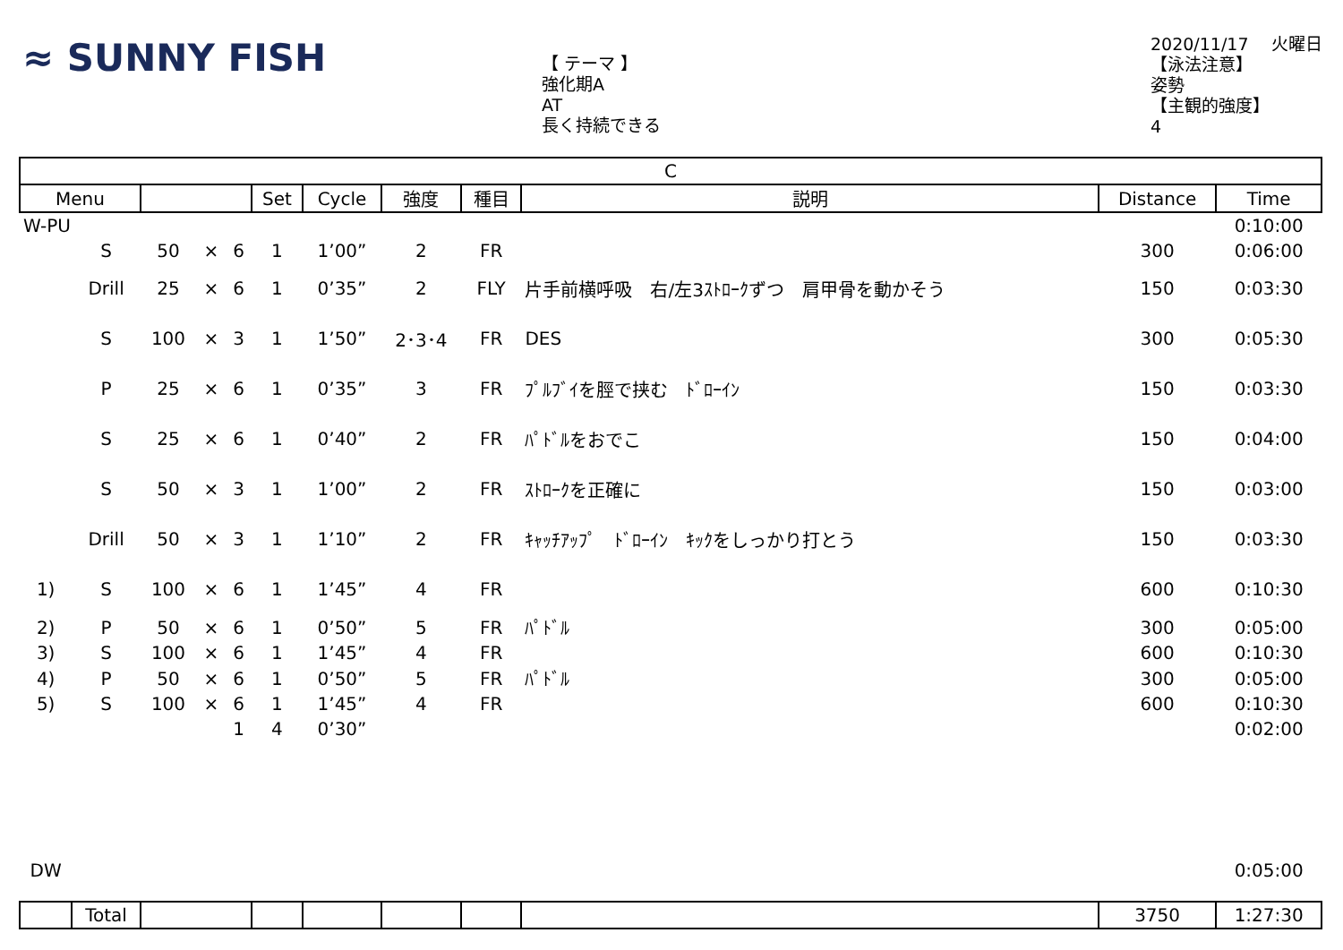≈ SUNNY FISH
【 テーマ 】
強化期A
AT
長く持続できる
2020/11/17　 火曜日
【泳法注意】
姿勢
【主観的強度】
4
| C | | | | | | | | | | | |
| --- | --- | --- | --- | --- | --- | --- | --- | --- | --- | --- | --- |
| Menu | | | | | Set | Cycle | 強度 | 種目 | 説明 | Distance | Time |
| W-PU | | | | | | | | | | | 0:10:00 |
| | S | 50 | × | 6 | 1 | 1’00” | 2 | FR | | 300 | 0:06:00 |
| | Drill | 25 | × | 6 | 1 | 0’35” | 2 | FLY | 片手前横呼吸 右/左3ｽﾄﾛｰｸずつ 肩甲骨を動かそう | 150 | 0:03:30 |
| | S | 100 | × | 3 | 1 | 1’50” | 2･3･4 | FR | DES | 300 | 0:05:30 |
| | P | 25 | × | 6 | 1 | 0’35” | 3 | FR | ﾌﾟﾙﾌﾞｲを脛で挟む ﾄﾞﾛｰｲﾝ | 150 | 0:03:30 |
| | S | 25 | × | 6 | 1 | 0’40” | 2 | FR | ﾊﾟﾄﾞﾙをおでこ | 150 | 0:04:00 |
| | S | 50 | × | 3 | 1 | 1’00” | 2 | FR | ｽﾄﾛｰｸを正確に | 150 | 0:03:00 |
| | Drill | 50 | × | 3 | 1 | 1’10” | 2 | FR | ｷｬｯﾁｱｯﾌﾟ ﾄﾞﾛｰｲﾝ ｷｯｸをしっかり打とう | 150 | 0:03:30 |
| 1) | S | 100 | × | 6 | 1 | 1’45” | 4 | FR | | 600 | 0:10:30 |
| 2) | P | 50 | × | 6 | 1 | 0’50” | 5 | FR | ﾊﾟﾄﾞﾙ | 300 | 0:05:00 |
| 3) | S | 100 | × | 6 | 1 | 1’45” | 4 | FR | | 600 | 0:10:30 |
| 4) | P | 50 | × | 6 | 1 | 0’50” | 5 | FR | ﾊﾟﾄﾞﾙ | 300 | 0:05:00 |
| 5) | S | 100 | × | 6 | 1 | 1’45” | 4 | FR | | 600 | 0:10:30 |
| | | | | 1 | 4 | 0’30” | | | | | 0:02:00 |
| DW | | | | | | | | | | | 0:05:00 |
| | Total | | | | | | | | | 3750 | 1:27:30 |